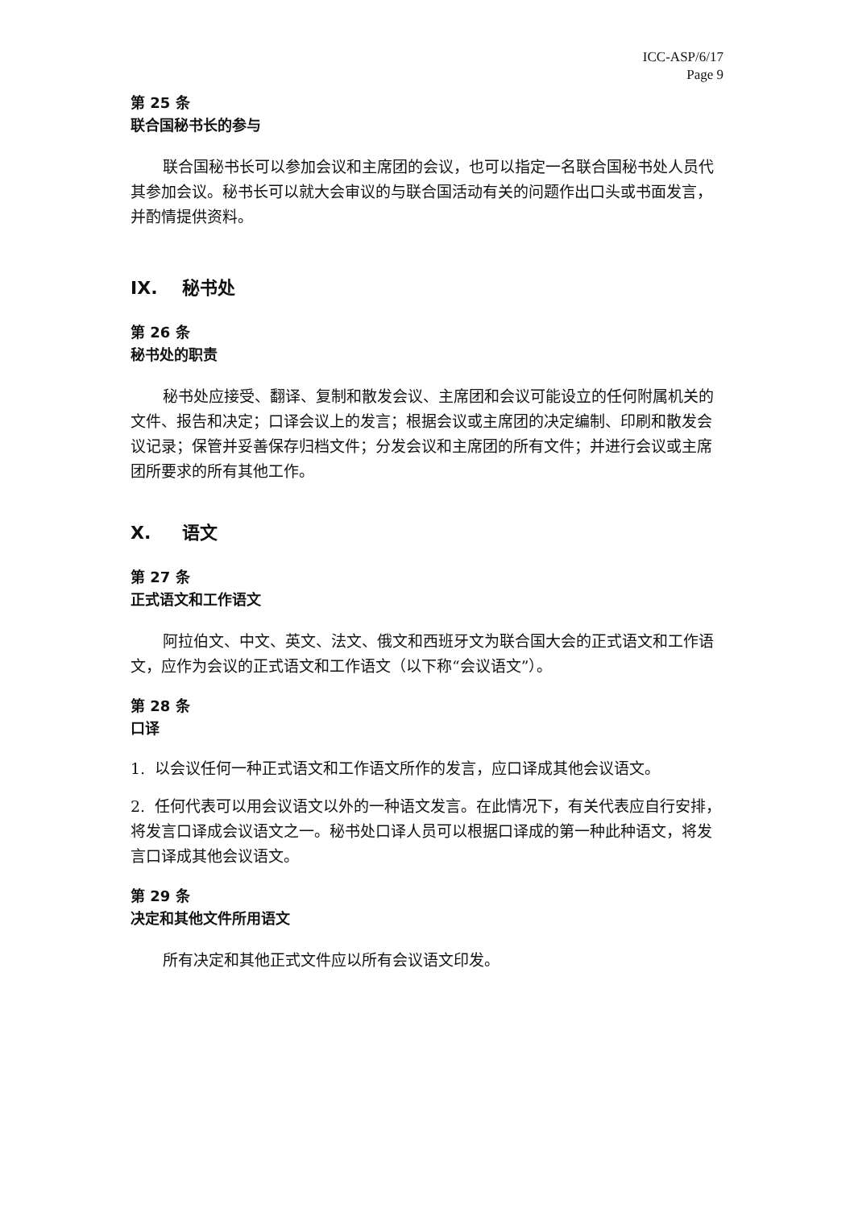ICC-ASP/6/17
Page 9
第 25 条
联合国秘书长的参与
联合国秘书长可以参加会议和主席团的会议，也可以指定一名联合国秘书处人员代其参加会议。秘书长可以就大会审议的与联合国活动有关的问题作出口头或书面发言，并酌情提供资料。
IX. 秘书处
第 26 条
秘书处的职责
秘书处应接受、翻译、复制和散发会议、主席团和会议可能设立的任何附属机关的文件、报告和决定；口译会议上的发言；根据会议或主席团的决定编制、印刷和散发会议记录；保管并妥善保存归档文件；分发会议和主席团的所有文件；并进行会议或主席团所要求的所有其他工作。
X. 语文
第 27 条
正式语文和工作语文
阿拉伯文、中文、英文、法文、俄文和西班牙文为联合国大会的正式语文和工作语文，应作为会议的正式语文和工作语文（以下称“会议语文”）。
第 28 条
口译
1. 以会议任何一种正式语文和工作语文所作的发言，应口译成其他会议语文。
2. 任何代表可以用会议语文以外的一种语文发言。在此情况下，有关代表应自行安排，将发言口译成会议语文之一。秘书处口译人员可以根据口译成的第一种此种语文，将发言口译成其他会议语文。
第 29 条
决定和其他文件所用语文
所有决定和其他正式文件应以所有会议语文印发。